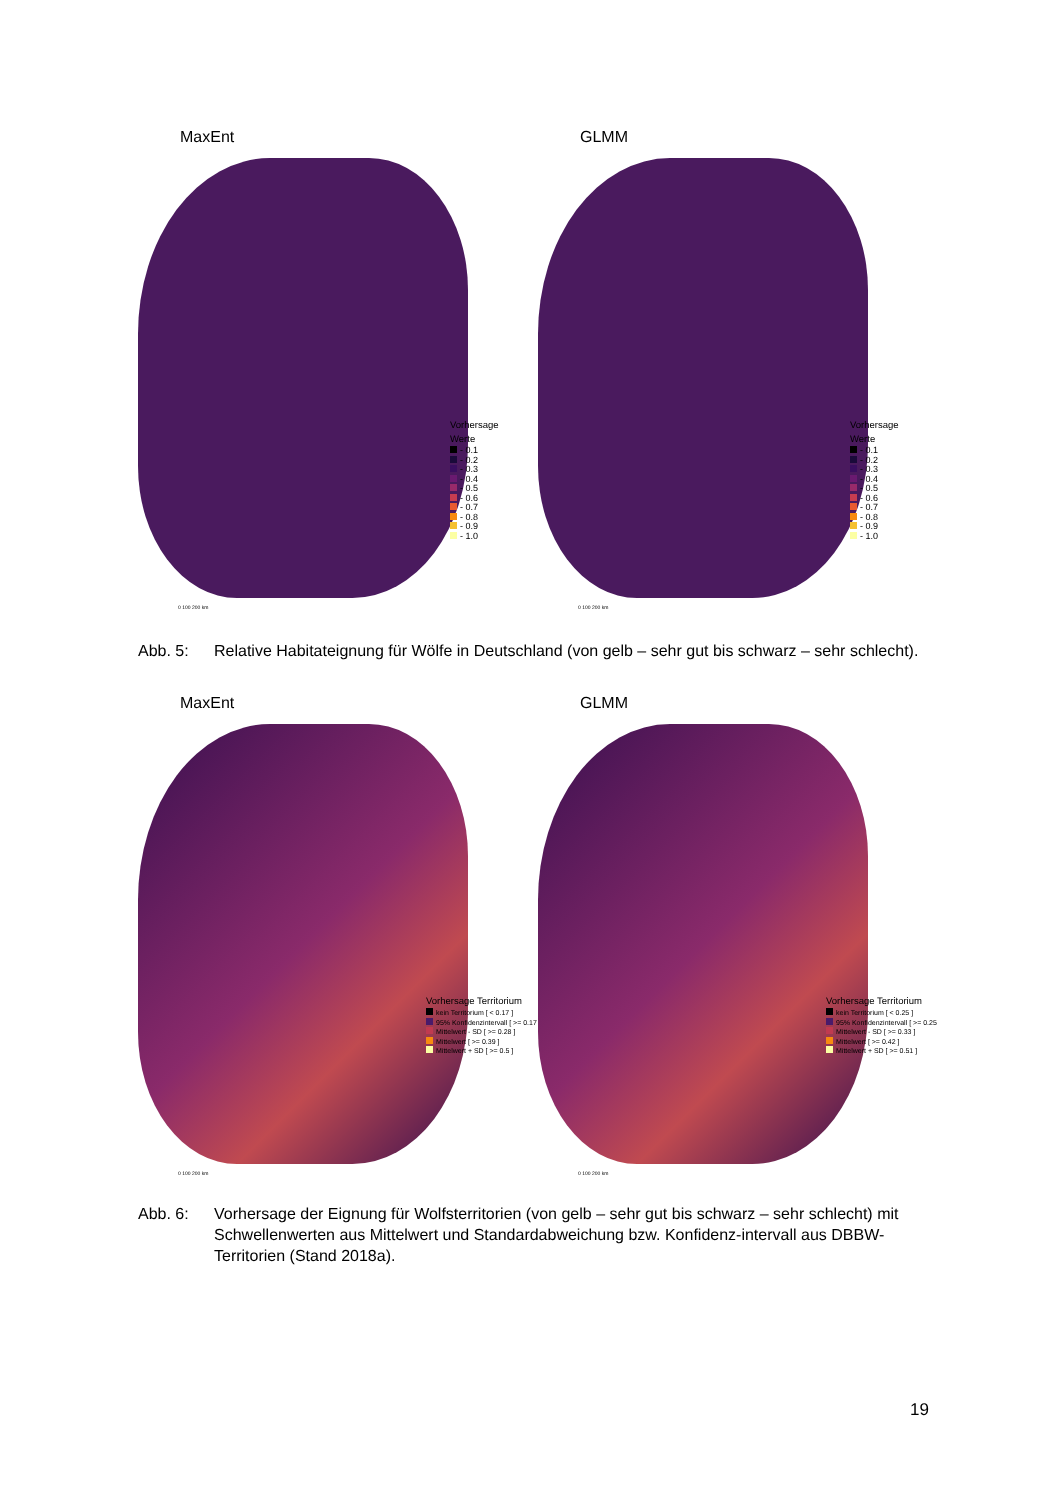MaxEnt
Vorhersage
Werte
- 0.1
- 0.2
- 0.3
- 0.4
- 0.5
- 0.6
- 0.7
- 0.8
- 0.9
- 1.0
0 100 200 km
GLMM
Vorhersage
Werte
- 0.1
- 0.2
- 0.3
- 0.4
- 0.5
- 0.6
- 0.7
- 0.8
- 0.9
- 1.0
0 100 200 km
Abb. 5: Relative Habitateignung für Wölfe in Deutschland (von gelb – sehr gut bis schwarz – sehr schlecht).
MaxEnt
Vorhersage Territorium
kein Territorium [ < 0.17 ]
95% Konfidenzintervall [ >= 0.17
Mittelwert - SD [ >= 0.28 ]
Mittelwert [ >= 0.39 ]
Mittelwert + SD [ >= 0.5 ]
0 100 200 km
GLMM
Vorhersage Territorium
kein Territorium [ < 0.25 ]
95% Konfidenzintervall [ >= 0.25
Mittelwert - SD [ >= 0.33 ]
Mittelwert [ >= 0.42 ]
Mittelwert + SD [ >= 0.51 ]
0 100 200 km
Abb. 6: Vorhersage der Eignung für Wolfsterritorien (von gelb – sehr gut bis schwarz – sehr schlecht) mit Schwellenwerten aus Mittelwert und Standardabweichung bzw. Konfidenz-intervall aus DBBW-Territorien (Stand 2018a).
19